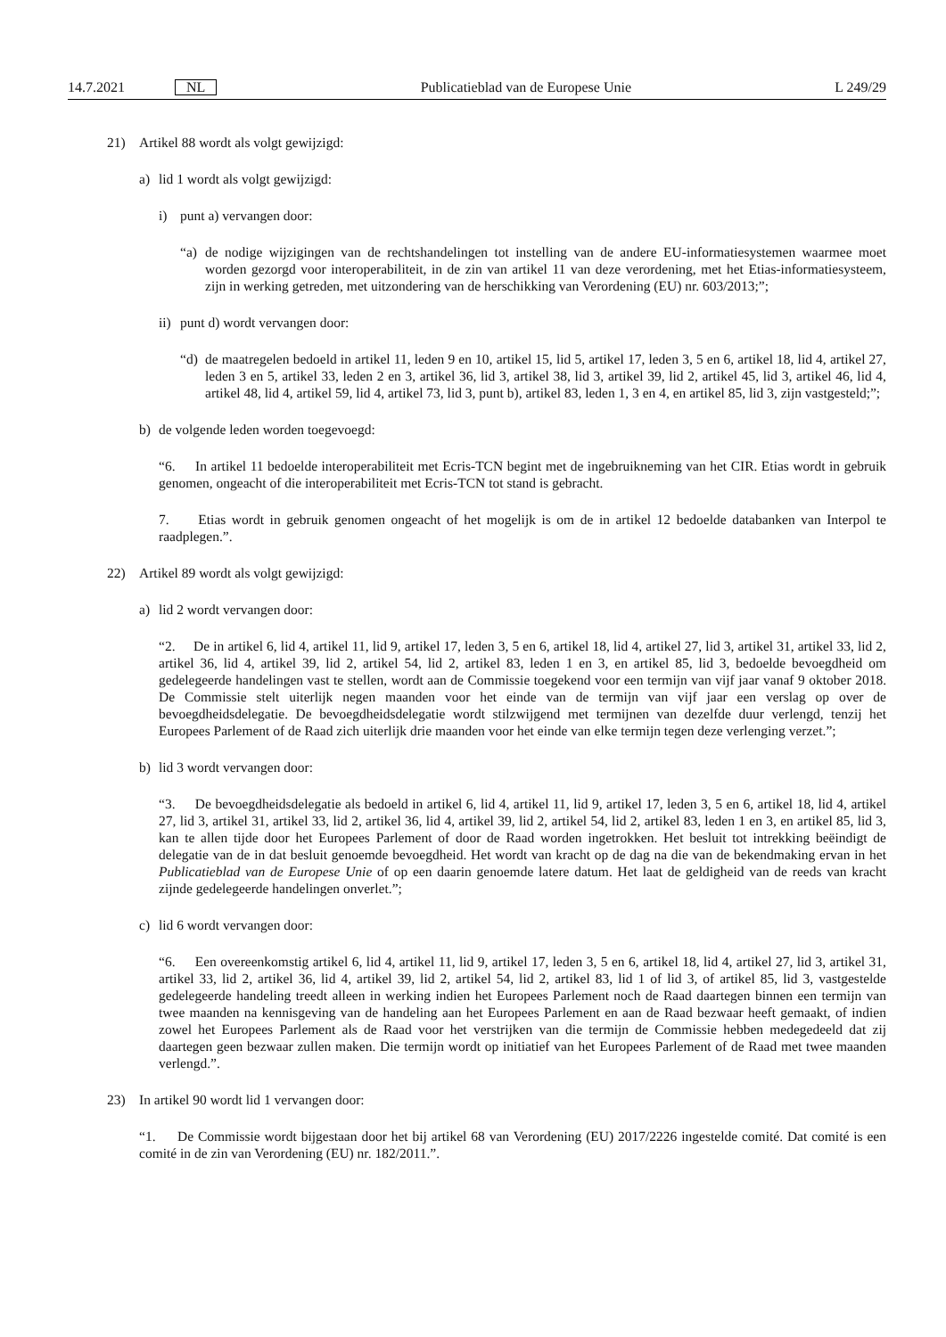14.7.2021 NL
Publicatieblad van de Europese Unie L 249/29
21) Artikel 88 wordt als volgt gewijzigd:
a) lid 1 wordt als volgt gewijzigd:
i) punt a) vervangen door:
“a) de nodige wijzigingen van de rechtshandelingen tot instelling van de andere EU-informatiesystemen waarmee moet worden gezorgd voor interoperabiliteit, in de zin van artikel 11 van deze verordening, met het Etias-informatiesysteem, zijn in werking getreden, met uitzondering van de herschikking van Verordening (EU) nr. 603/2013;”;
ii) punt d) wordt vervangen door:
“d) de maatregelen bedoeld in artikel 11, leden 9 en 10, artikel 15, lid 5, artikel 17, leden 3, 5 en 6, artikel 18, lid 4, artikel 27, leden 3 en 5, artikel 33, leden 2 en 3, artikel 36, lid 3, artikel 38, lid 3, artikel 39, lid 2, artikel 45, lid 3, artikel 46, lid 4, artikel 48, lid 4, artikel 59, lid 4, artikel 73, lid 3, punt b), artikel 83, leden 1, 3 en 4, en artikel 85, lid 3, zijn vastgesteld;”;
b) de volgende leden worden toegevoegd:
“6. In artikel 11 bedoelde interoperabiliteit met Ecris-TCN begint met de ingebruikneming van het CIR. Etias wordt in gebruik genomen, ongeacht of die interoperabiliteit met Ecris-TCN tot stand is gebracht.
7. Etias wordt in gebruik genomen ongeacht of het mogelijk is om de in artikel 12 bedoelde databanken van Interpol te raadplegen.”.
22) Artikel 89 wordt als volgt gewijzigd:
a) lid 2 wordt vervangen door:
“2. De in artikel 6, lid 4, artikel 11, lid 9, artikel 17, leden 3, 5 en 6, artikel 18, lid 4, artikel 27, lid 3, artikel 31, artikel 33, lid 2, artikel 36, lid 4, artikel 39, lid 2, artikel 54, lid 2, artikel 83, leden 1 en 3, en artikel 85, lid 3, bedoelde bevoegdheid om gedelegeerde handelingen vast te stellen, wordt aan de Commissie toegekend voor een termijn van vijf jaar vanaf 9 oktober 2018. De Commissie stelt uiterlijk negen maanden voor het einde van de termijn van vijf jaar een verslag op over de bevoegdheidsdelegatie. De bevoegdheidsdelegatie wordt stilzwijgend met termijnen van dezelfde duur verlengd, tenzij het Europees Parlement of de Raad zich uiterlijk drie maanden voor het einde van elke termijn tegen deze verlenging verzet.”;
b) lid 3 wordt vervangen door:
“3. De bevoegdheidsdelegatie als bedoeld in artikel 6, lid 4, artikel 11, lid 9, artikel 17, leden 3, 5 en 6, artikel 18, lid 4, artikel 27, lid 3, artikel 31, artikel 33, lid 2, artikel 36, lid 4, artikel 39, lid 2, artikel 54, lid 2, artikel 83, leden 1 en 3, en artikel 85, lid 3, kan te allen tijde door het Europees Parlement of door de Raad worden ingetrokken. Het besluit tot intrekking beëindigt de delegatie van de in dat besluit genoemde bevoegdheid. Het wordt van kracht op de dag na die van de bekendmaking ervan in het Publicatieblad van de Europese Unie of op een daarin genoemde latere datum. Het laat de geldigheid van de reeds van kracht zijnde gedelegeerde handelingen onverlet.”;
c) lid 6 wordt vervangen door:
“6. Een overeenkomstig artikel 6, lid 4, artikel 11, lid 9, artikel 17, leden 3, 5 en 6, artikel 18, lid 4, artikel 27, lid 3, artikel 31, artikel 33, lid 2, artikel 36, lid 4, artikel 39, lid 2, artikel 54, lid 2, artikel 83, lid 1 of lid 3, of artikel 85, lid 3, vastgestelde gedelegeerde handeling treedt alleen in werking indien het Europees Parlement noch de Raad daartegen binnen een termijn van twee maanden na kennisgeving van de handeling aan het Europees Parlement en aan de Raad bezwaar heeft gemaakt, of indien zowel het Europees Parlement als de Raad voor het verstrijken van die termijn de Commissie hebben medegedeeld dat zij daartegen geen bezwaar zullen maken. Die termijn wordt op initiatief van het Europees Parlement of de Raad met twee maanden verlengd.”.
23) In artikel 90 wordt lid 1 vervangen door:
“1. De Commissie wordt bijgestaan door het bij artikel 68 van Verordening (EU) 2017/2226 ingestelde comité. Dat comité is een comité in de zin van Verordening (EU) nr. 182/2011.”.